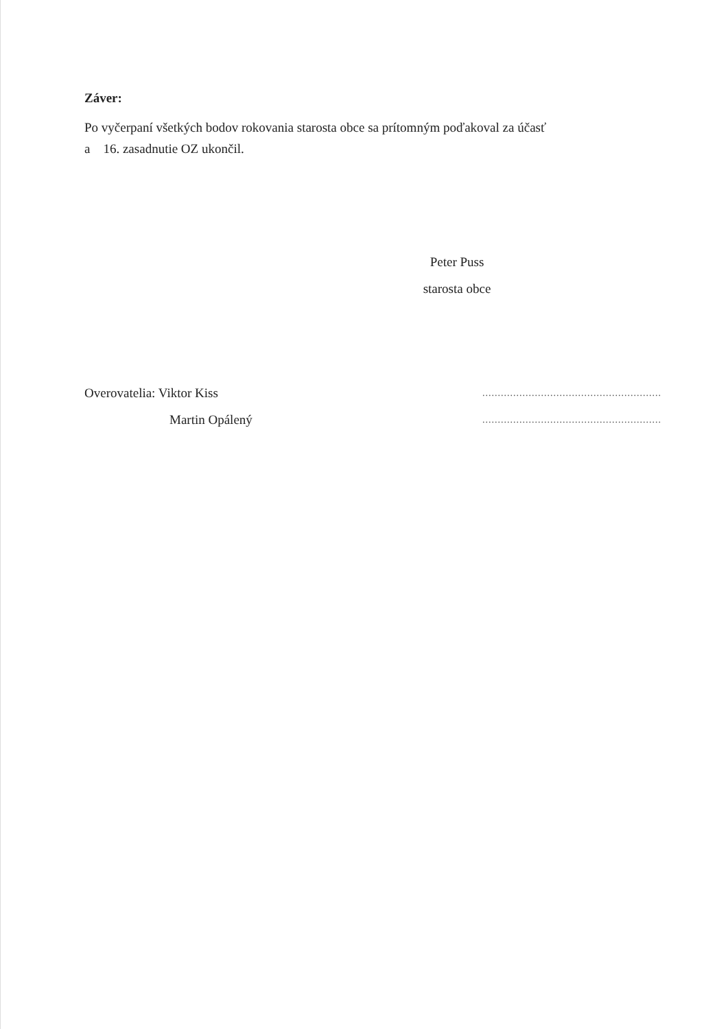Záver:
Po vyčerpaní všetkých bodov rokovania starosta obce sa prítomným poďakoval za účasť
a 16. zasadnutie OZ ukončil.
Peter Puss
starosta obce
Overovatelia: Viktor Kiss ..........................................................
Martin Opálený ..........................................................